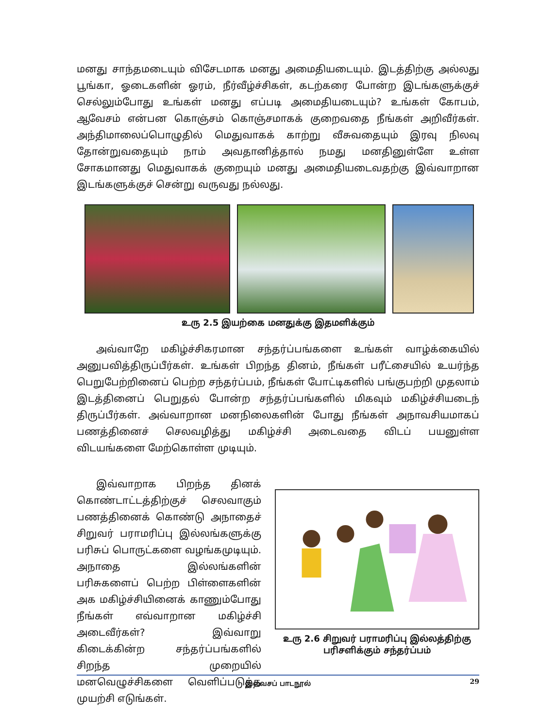மனது சாந்தமடையும் விசேடமாக மனது அமைதியடையும். இடத்திற்கு அல்லது பூங்கா, ஓடைகளின் ஓரம், நீர்வீழ்ச்சிகள், கடற்கரை போன்ற இடங்களுக்குச் செல்லும்போது உங்கள் மனது எப்படி அமைதியடையும்? உங்கள் கோபம், ஆவேசம் என்பன கொஞ்சம் கொஞ்சமாகக் குறைவதை நீங்கள் அறிவீர்கள். அந்திமாலைப்பொழுதில் மெதுவாகக் காற்று வீசுவதையும் இரவு நிலவு தோன்றுவதையும் நாம் அவதானித்தால் நமது மனதினுள்ளே உள்ள சோகமானது மெதுவாகக் குறையும் மனது அமைதியடைவதற்கு இவ்வாறான இடங்களுக்குச் சென்று வருவது நல்லது.
உரு 2.5 இயற்கை மனதுக்கு இதமளிக்கும்
அவ்வாறே மகிழ்ச்சிகரமான சந்தர்ப்பங்களை உங்கள் வாழ்க்கையில் அனுபவித்திருப்பீர்கள். உங்கள் பிறந்த தினம், நீங்கள் பரீட்சையில் உயர்ந்த பெறுபேற்றினைப் பெற்ற சந்தர்ப்பம், நீங்கள் போட்டிகளில் பங்குபற்றி முதலாம் இடத்தினைப் பெறுதல் போன்ற சந்தர்ப்பங்களில் மிகவும் மகிழ்ச்சியடைந் திருப்பீர்கள். அவ்வாறான மனநிலைகளின் போது நீங்கள் அநாவசியமாகப் பணத்தினைச் செலவழித்து மகிழ்ச்சி அடைவதை விடப் பயனுள்ள விடயங்களை மேற்கொள்ள முடியும்.
இவ்வாறாக பிறந்த தினக் கொண்டாட்டத்திற்குச் செலவாகும் பணத்தினைக் கொண்டு அநாதைச் சிறுவர் பராமரிப்பு இல்லங்களுக்கு பரிசுப் பொருட்களை வழங்கமுடியும். அநாதை இல்லங்களின் பரிசுகளைப் பெற்ற பிள்ளைகளின் அக மகிழ்ச்சியினைக் காணும்போது நீங்கள் எவ்வாறான மகிழ்ச்சி அடைவீர்கள்? இவ்வாறு கிடைக்கின்ற சந்தர்ப்பங்களில் சிறந்த முறையில் மனவெழுச்சிகளை வெளிப்படுத்த முயற்சி எடுங்கள்.
உரு 2.6 சிறுவர் பராமரிப்பு இல்லத்திற்கு
பரிசளிக்கும் சந்தர்ப்பம்
இலவசப் பாடநூல் 29